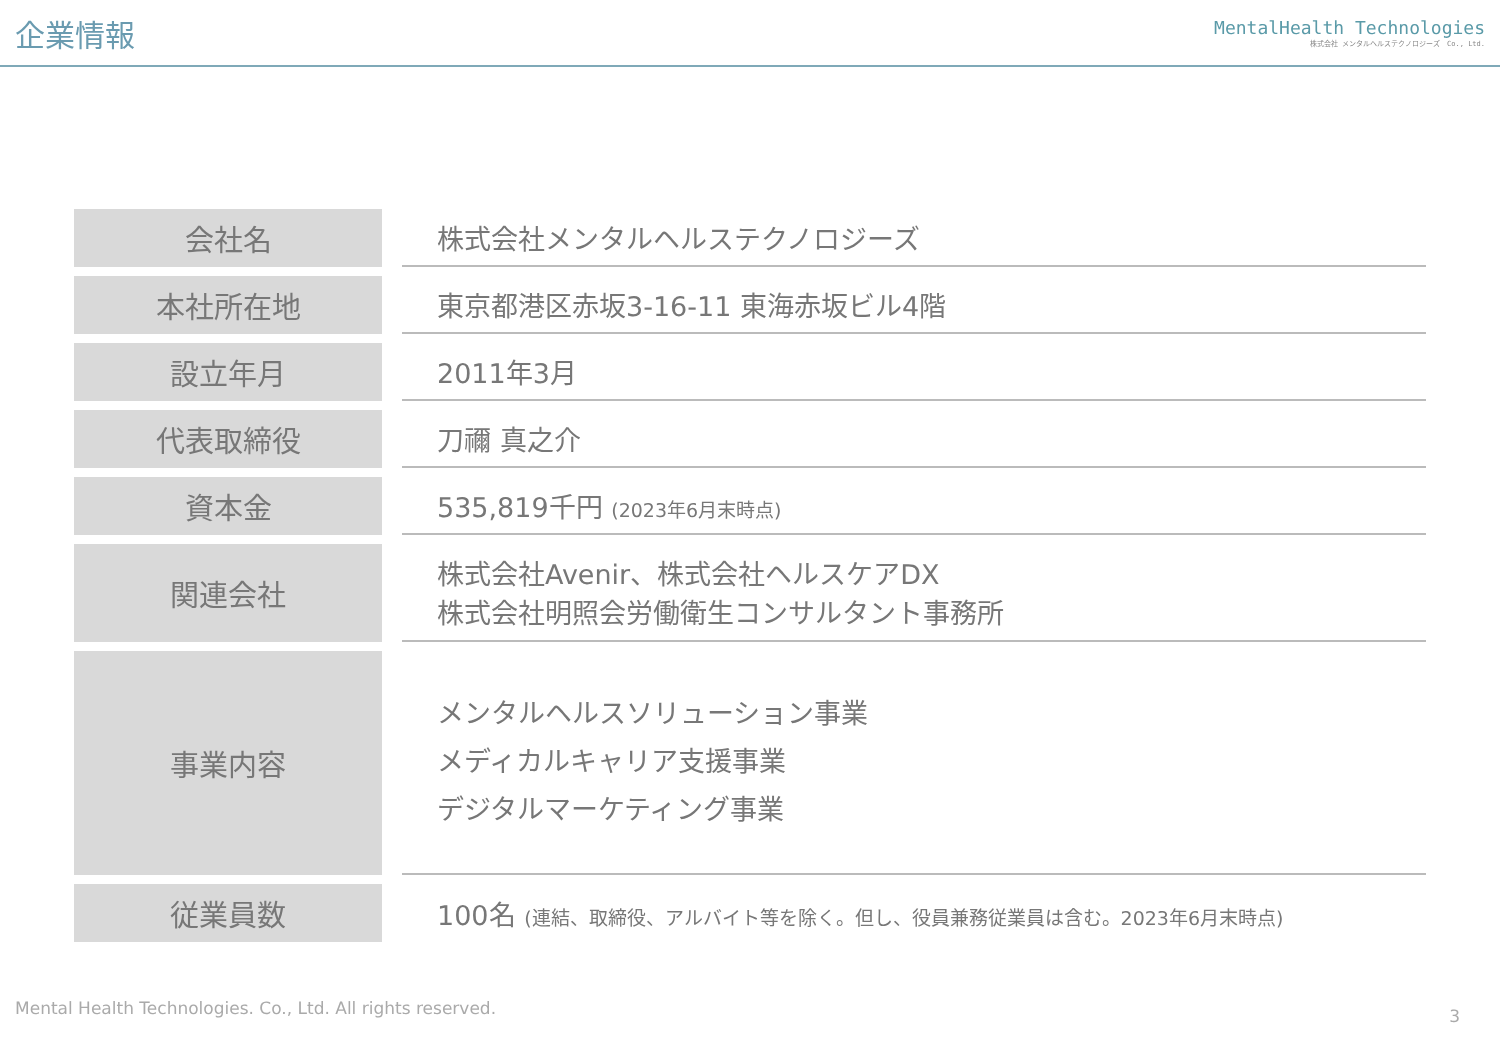企業情報
MentalHealth Technologies
株式会社 メンタルヘルステクノロジーズ　Co., Ltd.
| 会社名 | | 株式会社メンタルヘルステクノロジーズ |
| 本社所在地 | | 東京都港区赤坂3-16-11 東海赤坂ビル4階 |
| 設立年月 | | 2011年3月 |
| 代表取締役 | | 刀禰 真之介 |
| 資本金 | | 535,819千円 (2023年6月末時点) |
| 関連会社 | | 株式会社Avenir、株式会社ヘルスケアDX 株式会社明照会労働衛生コンサルタント事務所 |
| 事業内容 | | メンタルヘルスソリューション事業 メディカルキャリア支援事業 デジタルマーケティング事業 |
| 従業員数 | | 100名 (連結、取締役、アルバイト等を除く。但し、役員兼務従業員は含む。2023年6月末時点) |
Mental Health Technologies. Co., Ltd. All rights reserved.
3